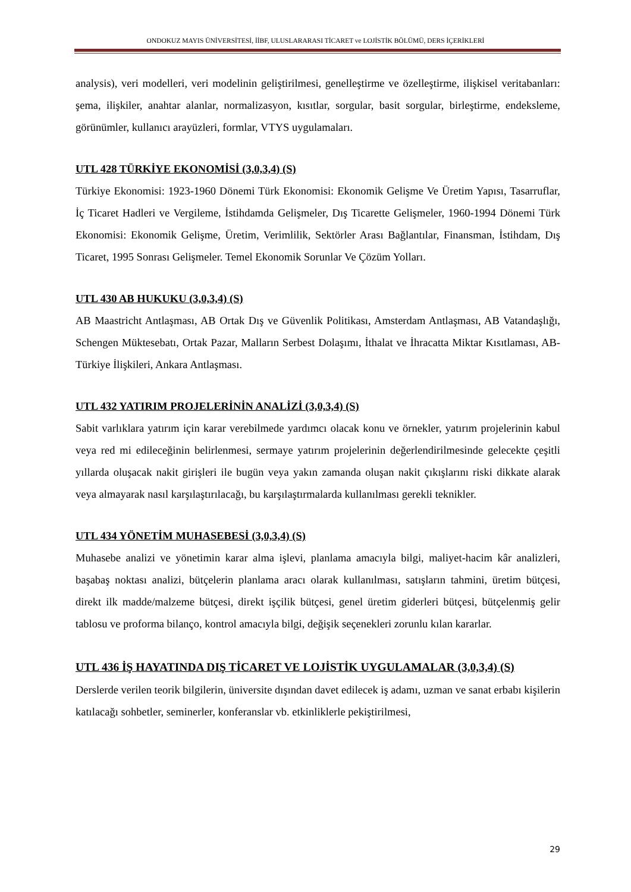ONDOKUZ MAYIS ÜNİVERSİTESİ, İİBF, ULUSLARARASI TİCARET ve LOJİSTİK BÖLÜMÜ, DERS İÇERİKLERİ
analysis), veri modelleri, veri modelinin geliştirilmesi, genelleştirme ve özelleştirme, ilişkisel veritabanları: şema, ilişkiler, anahtar alanlar, normalizasyon, kısıtlar, sorgular, basit sorgular, birleştirme, endeksleme, görünümler, kullanıcı arayüzleri, formlar, VTYS uygulamaları.
UTL 428 TÜRKİYE EKONOMİSİ (3,0,3,4) (S)
Türkiye Ekonomisi: 1923-1960 Dönemi Türk Ekonomisi: Ekonomik Gelişme Ve Üretim Yapısı, Tasarruflar, İç Ticaret Hadleri ve Vergileme, İstihdamda Gelişmeler, Dış Ticarette Gelişmeler, 1960-1994 Dönemi Türk Ekonomisi: Ekonomik Gelişme, Üretim, Verimlilik, Sektörler Arası Bağlantılar, Finansman, İstihdam, Dış Ticaret, 1995 Sonrası Gelişmeler. Temel Ekonomik Sorunlar Ve Çözüm Yolları.
UTL 430 AB HUKUKU (3,0,3,4) (S)
AB Maastricht Antlaşması, AB Ortak Dış ve Güvenlik Politikası, Amsterdam Antlaşması, AB Vatandaşlığı, Schengen Müktesebatı, Ortak Pazar, Malların Serbest Dolaşımı, İthalat ve İhracatta Miktar Kısıtlaması, AB-Türkiye İlişkileri, Ankara Antlaşması.
UTL 432 YATIRIM PROJELERİNİN ANALİZİ (3,0,3,4) (S)
Sabit varlıklara yatırım için karar verebilmede yardımcı olacak konu ve örnekler, yatırım projelerinin kabul veya red mi edileceğinin belirlenmesi, sermaye yatırım projelerinin değerlendirilmesinde gelecekte çeşitli yıllarda oluşacak nakit girişleri ile bugün veya yakın zamanda oluşan nakit çıkışlarını riski dikkate alarak veya almayarak nasıl karşılaştırılacağı, bu karşılaştırmalarda kullanılması gerekli teknikler.
UTL 434 YÖNETİM MUHASEBESİ (3,0,3,4) (S)
Muhasebe analizi ve yönetimin karar alma işlevi, planlama amacıyla bilgi, maliyet-hacim kâr analizleri, başabaş noktası analizi, bütçelerin planlama aracı olarak kullanılması, satışların tahmini, üretim bütçesi, direkt ilk madde/malzeme bütçesi, direkt işçilik bütçesi, genel üretim giderleri bütçesi, bütçelenmiş gelir tablosu ve proforma bilanço, kontrol amacıyla bilgi, değişik seçenekleri zorunlu kılan kararlar.
UTL 436 İŞ HAYATINDA DIŞ TİCARET VE LOJİSTİK UYGULAMALAR (3,0,3,4) (S)
Derslerde verilen teorik bilgilerin, üniversite dışından davet edilecek iş adamı, uzman ve sanat erbabı kişilerin katılacağı sohbetler, seminerler, konferanslar vb. etkinliklerle pekiştirilmesi,
29